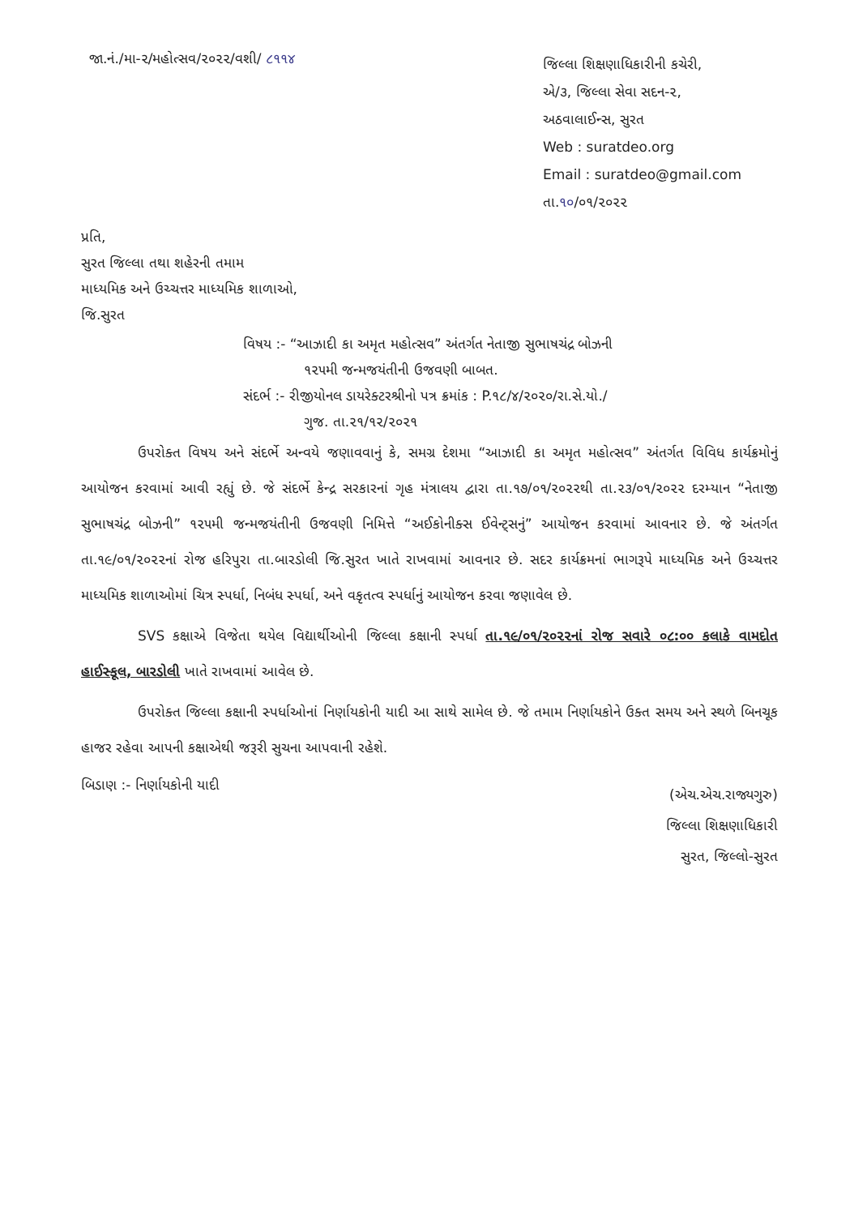જા.નં./મા-૨/મહોત્સવ/૨૦૨૨/વશી/ ૮૧૧૪
જિલ્લા શિક્ષણાધિકારીની કચેરી,
એ/૩, જિલ્લા સેવા સદન-૨,
અઠવાલાઈન્સ, સુરત
Web : suratdeo.org
Email : suratdeo@gmail.com
તા.૧૦/૦૧/૨૦૨૨
પ્રતિ,
સુરત જિલ્લા તથા શહેરની તમામ
માધ્યમિક અને ઉચ્ચત્તર માધ્યમિક શાળાઓ,
જિ.સુરત
વિષય :- “આઝાદી કા અમૃત મહોત્સવ” અંતર્ગત નેતાજી સુભાષચંદ્ર બોઝની
૧૨૫મી જન્મજયંતીની ઉજવણી બાબત.
સંદર્ભ :- રીજીયોનલ ડાયરેક્ટરશ્રીનો પત્ર ક્રમાંક : P.૧૮/૪/૨૦૨૦/રા.સે.યો./
ગુજ. તા.૨૧/૧૨/૨૦૨૧
ઉપરોક્ત વિષય અને સંદર્ભે અન્વયે જણાવવાનું કે, સમગ્ર દેશમા “આઝાદી કા અમૃત મહોત્સવ” અંતર્ગત વિવિધ કાર્યક્રમોનું આયોજન કરવામાં આવી રહ્યું છે. જે સંદર્ભે કેન્દ્ર સરકારનાં ગૃહ મંત્રાલય દ્વારા તા.૧૭/૦૧/૨૦૨૨થી તા.૨૩/૦૧/૨૦૨૨ દરમ્યાન “નેતાજી સુભાષચંદ્ર બોઝની” ૧૨૫મી જન્મજયંતીની ઉજવણી નિમિત્તે “અઈકોનીક્સ ઈવેન્ટ્સનું” આયોજન કરવામાં આવનાર છે. જે અંતર્ગત તા.૧૯/૦૧/૨૦૨૨નાં રોજ હરિપુરા તા.બારડોલી જિ.સુરત ખાતે રાખવામાં આવનાર છે. સદર કાર્યક્રમનાં ભાગરૂપે માધ્યમિક અને ઉચ્ચત્તર માધ્યમિક શાળાઓમાં ચિત્ર સ્પર્ધા, નિબંધ સ્પર્ધા, અને વકૃતત્વ સ્પર્ધાનું આયોજન કરવા જણાવેલ છે.
SVS કક્ષાએ વિજેતા થયેલ વિદ્યાર્થીઓની જિલ્લા કક્ષાની સ્પર્ધા તા.૧૯/૦૧/૨૦૨૨નાં રોજ સવારે ૦૮:૦૦ કલાકે વામદોત હાઈસ્કૂલ, બારડોલી ખાતે રાખવામાં આવેલ છે.
ઉપરોક્ત જિલ્લા કક્ષાની સ્પર્ધાઓનાં નિર્ણાયકોની યાદી આ સાથે સામેલ છે. જે તમામ નિર્ણાયકોને ઉક્ત સમય અને સ્થળે બિનચૂક હાજર રહેવા આપની કક્ષાએથી જરૂરી સુચના આપવાની રહેશે.
બિડાણ :- નિર્ણાયકોની યાદી
(એચ.એચ.રાજ્યગુરુ)
જિલ્લા શિક્ષણાધિકારી
સુરત, જિલ્લો-સુરત